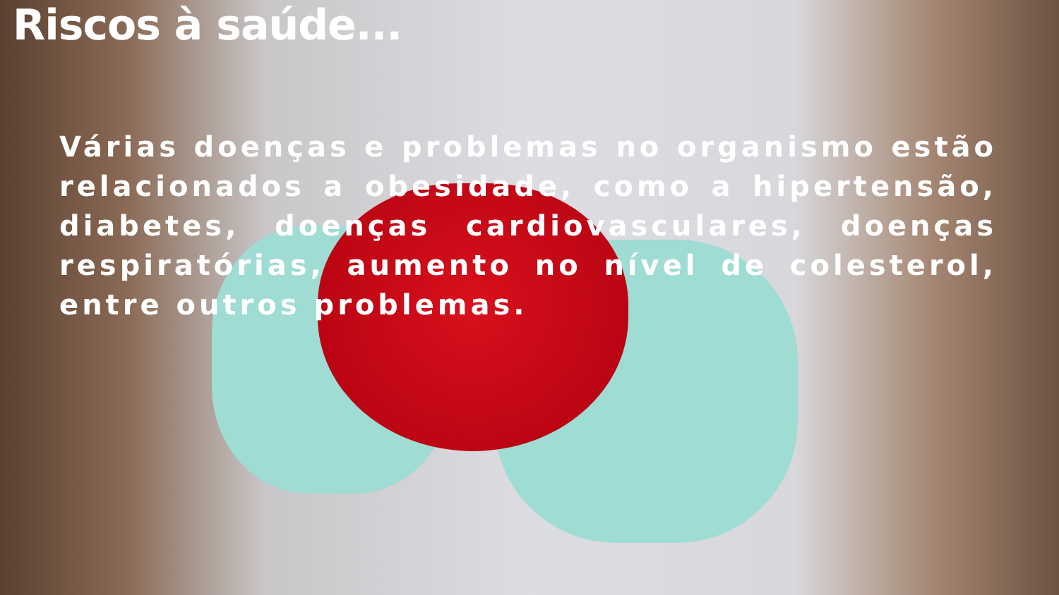Riscos à saúde...
Várias doenças e problemas no organismo estão relacionados a obesidade, como a hipertensão, diabetes, doenças cardiovasculares, doenças respiratórias, aumento no nível de colesterol, entre outros problemas.